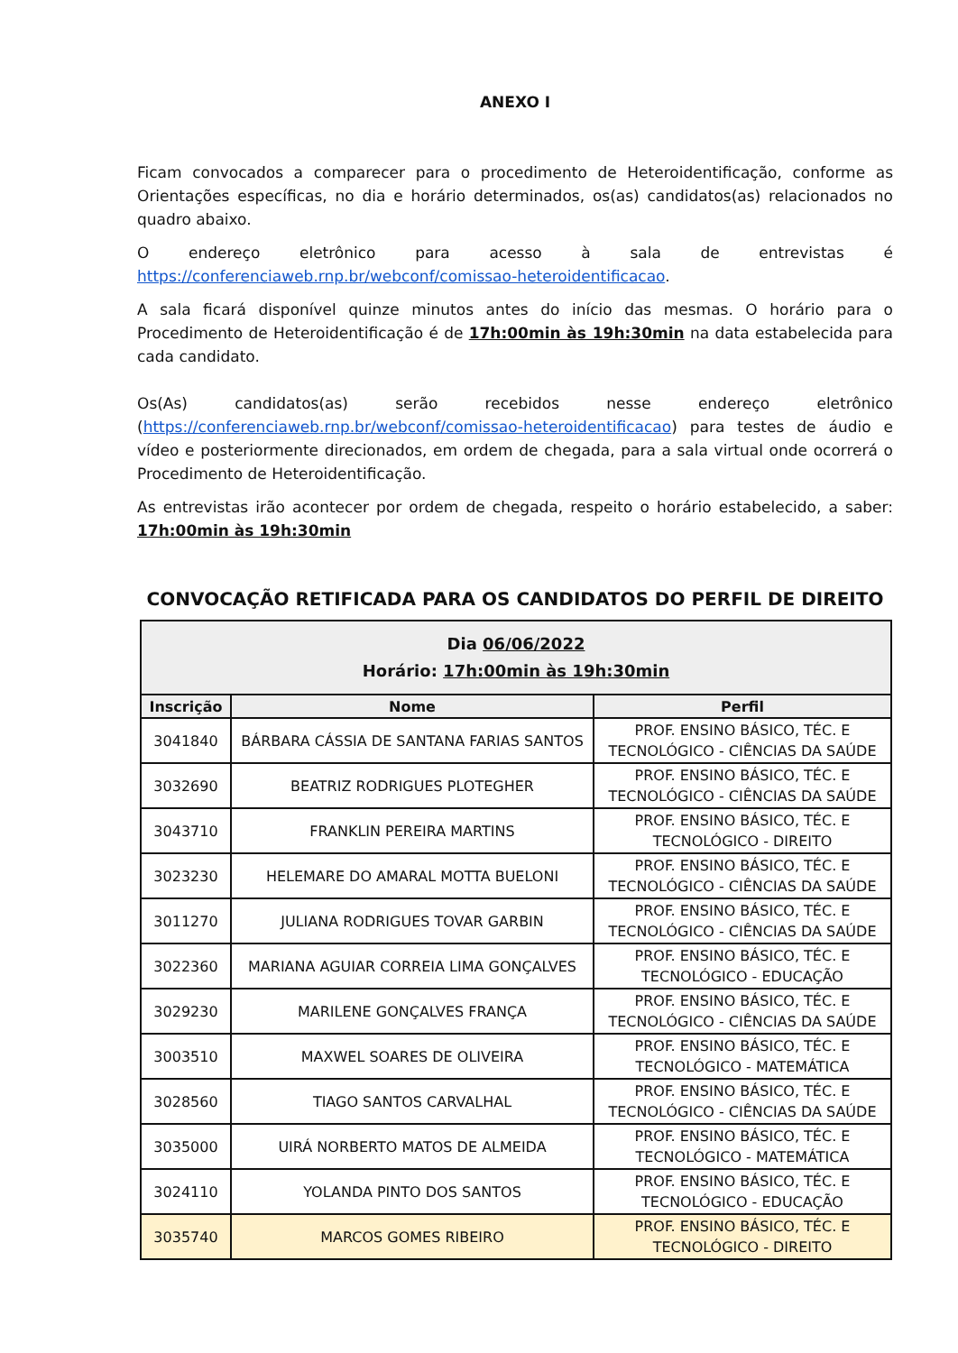ANEXO I
Ficam convocados a comparecer para o procedimento de Heteroidentificação, conforme as Orientações específicas, no dia e horário determinados, os(as) candidatos(as) relacionados no quadro abaixo.
O endereço eletrônico para acesso à sala de entrevistas é https://conferenciaweb.rnp.br/webconf/comissao-heteroidentificacao.
A sala ficará disponível quinze minutos antes do início das mesmas. O horário para o Procedimento de Heteroidentificação é de 17h:00min às 19h:30min na data estabelecida para cada candidato.
Os(As) candidatos(as) serão recebidos nesse endereço eletrônico (https://conferenciaweb.rnp.br/webconf/comissao-heteroidentificacao) para testes de áudio e vídeo e posteriormente direcionados, em ordem de chegada, para a sala virtual onde ocorrerá o Procedimento de Heteroidentificação.
As entrevistas irão acontecer por ordem de chegada, respeito o horário estabelecido, a saber: 17h:00min às 19h:30min
CONVOCAÇÃO RETIFICADA PARA OS CANDIDATOS DO PERFIL DE DIREITO
| Dia 06/06/2022 Horário: 17h:00min às 19h:30min | | |
| Inscrição | Nome | Perfil |
| 3041840 | BÁRBARA CÁSSIA DE SANTANA FARIAS SANTOS | PROF. ENSINO BÁSICO, TÉC. E TECNOLÓGICO - CIÊNCIAS DA SAÚDE |
| 3032690 | BEATRIZ RODRIGUES PLOTEGHER | PROF. ENSINO BÁSICO, TÉC. E TECNOLÓGICO - CIÊNCIAS DA SAÚDE |
| 3043710 | FRANKLIN PEREIRA MARTINS | PROF. ENSINO BÁSICO, TÉC. E TECNOLÓGICO - DIREITO |
| 3023230 | HELEMARE DO AMARAL MOTTA BUELONI | PROF. ENSINO BÁSICO, TÉC. E TECNOLÓGICO - CIÊNCIAS DA SAÚDE |
| 3011270 | JULIANA RODRIGUES TOVAR GARBIN | PROF. ENSINO BÁSICO, TÉC. E TECNOLÓGICO - CIÊNCIAS DA SAÚDE |
| 3022360 | MARIANA AGUIAR CORREIA LIMA GONÇALVES | PROF. ENSINO BÁSICO, TÉC. E TECNOLÓGICO - EDUCAÇÃO |
| 3029230 | MARILENE GONÇALVES FRANÇA | PROF. ENSINO BÁSICO, TÉC. E TECNOLÓGICO - CIÊNCIAS DA SAÚDE |
| 3003510 | MAXWEL SOARES DE OLIVEIRA | PROF. ENSINO BÁSICO, TÉC. E TECNOLÓGICO - MATEMÁTICA |
| 3028560 | TIAGO SANTOS CARVALHAL | PROF. ENSINO BÁSICO, TÉC. E TECNOLÓGICO - CIÊNCIAS DA SAÚDE |
| 3035000 | UIRÁ NORBERTO MATOS DE ALMEIDA | PROF. ENSINO BÁSICO, TÉC. E TECNOLÓGICO - MATEMÁTICA |
| 3024110 | YOLANDA PINTO DOS SANTOS | PROF. ENSINO BÁSICO, TÉC. E TECNOLÓGICO - EDUCAÇÃO |
| 3035740 | MARCOS GOMES RIBEIRO | PROF. ENSINO BÁSICO, TÉC. E TECNOLÓGICO - DIREITO |